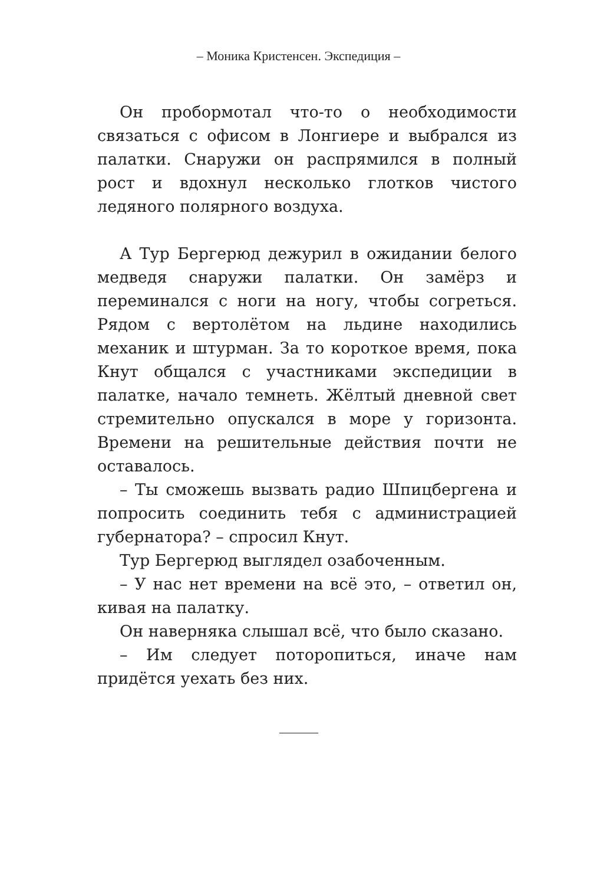– Моника Кристенсен. Экспедиция –
Он пробормотал что-то о необходимости связаться с офисом в Лонгиере и выбрался из палатки. Снаружи он распрямился в полный рост и вдохнул несколько глотков чистого ледяного полярного воздуха.
А Тур Бергерюд дежурил в ожидании белого медведя снаружи палатки. Он замёрз и переминался с ноги на ногу, чтобы согреться. Рядом с вертолётом на льдине находились механик и штурман. За то короткое время, пока Кнут общался с участниками экспедиции в палатке, начало темнеть. Жёлтый дневной свет стремительно опускался в море у горизонта. Времени на решительные действия почти не оставалось.
– Ты сможешь вызвать радио Шпицбергена и попросить соединить тебя с администрацией губернатора? – спросил Кнут.
Тур Бергерюд выглядел озабоченным.
– У нас нет времени на всё это, – ответил он, кивая на палатку.
Он наверняка слышал всё, что было сказано.
– Им следует поторопиться, иначе нам придётся уехать без них.